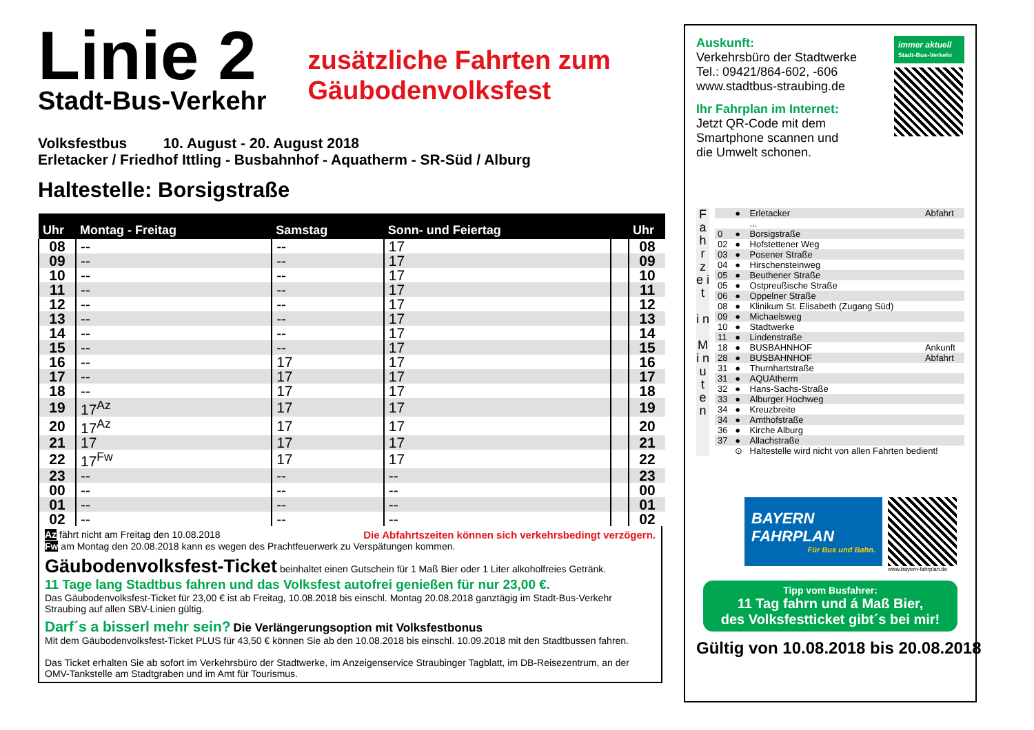Linie 2
Stadt-Bus-Verkehr
zusätzliche Fahrten zum
Gäubodenvolksfest
Volksfestbus 10. August - 20. August 2018
Erletacker / Friedhof Ittling - Busbahnhof - Aquatherm - SR-Süd / Alburg
Haltestelle: Borsigstraße
| Uhr | Montag - Freitag | Samstag | Sonn- und Feiertag | | Uhr |
| --- | --- | --- | --- | --- | --- |
| 08 | -- | -- | 17 | | 08 |
| 09 | -- | -- | 17 | | 09 |
| 10 | -- | -- | 17 | | 10 |
| 11 | -- | -- | 17 | | 11 |
| 12 | -- | -- | 17 | | 12 |
| 13 | -- | -- | 17 | | 13 |
| 14 | -- | -- | 17 | | 14 |
| 15 | -- | -- | 17 | | 15 |
| 16 | -- | 17 | 17 | | 16 |
| 17 | -- | 17 | 17 | | 17 |
| 18 | -- | 17 | 17 | | 18 |
| 19 | 17<sup>Az</sup> | 17 | 17 | | 19 |
| 20 | 17<sup>Az</sup> | 17 | 17 | | 20 |
| 21 | 17 | 17 | 17 | | 21 |
| 22 | 17<sup>Fw</sup> | 17 | 17 | | 22 |
| 23 | -- | -- | -- | | 23 |
| 00 | -- | -- | -- | | 00 |
| 01 | -- | -- | -- | | 01 |
| 02 | -- | -- | -- | | 02 |
Az fährt nicht am Freitag den 10.08.2018 Die Abfahrtszeiten können sich verkehrsbedingt verzögern.
Fw am Montag den 20.08.2018 kann es wegen des Prachtfeuerwerk zu Verspätungen kommen.
Gäubodenvolksfest-Ticket beinhaltet einen Gutschein für 1 Maß Bier oder 1 Liter alkoholfreies Getränk.
11 Tage lang Stadtbus fahren und das Volksfest autofrei genießen für nur 23,00 €.
Das Gäubodenvolksfest-Ticket für 23,00 € ist ab Freitag, 10.08.2018 bis einschl. Montag 20.08.2018 ganztägig im Stadt-Bus-Verkehr Straubing auf allen SBV-Linien gültig.
Darf´s a bisserl mehr sein? Die Verlängerungsoption mit Volksfestbonus
Mit dem Gäubodenvolksfest-Ticket PLUS für 43,50 € können Sie ab den 10.08.2018 bis einschl. 10.09.2018 mit den Stadtbussen fahren.
Das Ticket erhalten Sie ab sofort im Verkehrsbüro der Stadtwerke, im Anzeigenservice Straubinger Tagblatt, im DB-Reisezentrum, an der OMV-Tankstelle am Stadtgraben und im Amt für Tourismus.
Auskunft:
Verkehrsbüro der Stadtwerke
Tel.: 09421/864-602, -606
www.stadtbus-straubing.de
Ihr Fahrplan im Internet:
Jetzt QR-Code mit dem
Smartphone scannen und
die Umwelt schonen.
immer aktuell
Stadt-Bus-Verkehr
F a h r z e i t
i n
M i n u t e n
| | ● | Erletacker | Abfahrt |
| | | ... | |
| 0 | ● | Borsigstraße | |
| 02 | ● | Hofstettener Weg | |
| 03 | ● | Posener Straße | |
| 04 | ● | Hirschensteinweg | |
| 05 | ● | Beuthener Straße | |
| 05 | ● | Ostpreußische Straße | |
| 06 | ● | Oppelner Straße | |
| 08 | ● | Klinikum St. Elisabeth (Zugang Süd) | |
| 09 | ● | Michaelsweg | |
| 10 | ● | Stadtwerke | |
| 11 | ● | Lindenstraße | |
| 18 | ● | BUSBAHNHOF | Ankunft |
| 28 | ● | BUSBAHNHOF | Abfahrt |
| 31 | ● | Thurnhartstraße | |
| 31 | ● | AQUAtherm | |
| 32 | ● | Hans-Sachs-Straße | |
| 33 | ● | Alburger Hochweg | |
| 34 | ● | Kreuzbreite | |
| 34 | ● | Amthofstraße | |
| 36 | ● | Kirche Alburg | |
| 37 | ● | Allachstraße | |
| | ⊙ | Haltestelle wird nicht von allen Fahrten bedient! | |
BAYERN
FAHRPLAN
Für Bus und Bahn.
www.bayern-fahrplan.de
Tipp vom Busfahrer:
11 Tag fahrn und á Maß Bier,
des Volksfestticket gibt´s bei mir!
Gültig von 10.08.2018 bis 20.08.2018